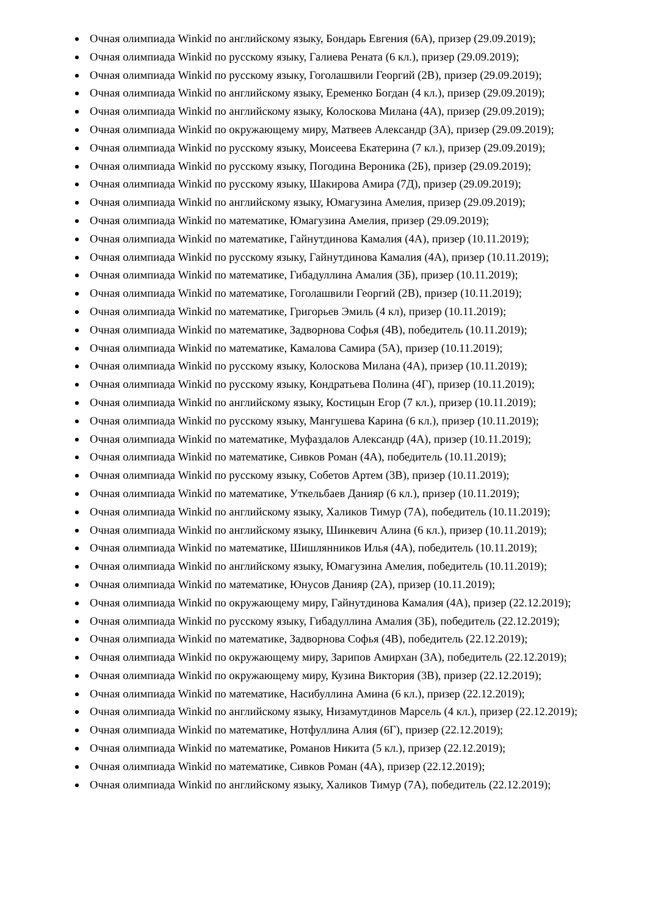Очная олимпиада Winkid по английскому языку, Бондарь Евгения (6А), призер (29.09.2019);
Очная олимпиада Winkid по русскому языку, Галиева Рената (6 кл.), призер (29.09.2019);
Очная олимпиада Winkid по русскому языку, Гоголашвили Георгий (2В), призер (29.09.2019);
Очная олимпиада Winkid по английскому языку, Еременко Богдан (4 кл.), призер (29.09.2019);
Очная олимпиада Winkid по английскому языку, Колоскова Милана (4А), призер (29.09.2019);
Очная олимпиада Winkid по окружающему миру, Матвеев Александр (3А), призер (29.09.2019);
Очная олимпиада Winkid по русскому языку, Моисеева Екатерина (7 кл.), призер (29.09.2019);
Очная олимпиада Winkid по русскому языку, Погодина Вероника (2Б), призер (29.09.2019);
Очная олимпиада Winkid по русскому языку, Шакирова Амира (7Д), призер (29.09.2019);
Очная олимпиада Winkid по английскому языку, Юмагузина Амелия, призер (29.09.2019);
Очная олимпиада Winkid по математике, Юмагузина Амелия, призер (29.09.2019);
Очная олимпиада Winkid по математике, Гайнутдинова Камалия (4А), призер (10.11.2019);
Очная олимпиада Winkid по русскому языку, Гайнутдинова Камалия (4А), призер (10.11.2019);
Очная олимпиада Winkid по математике, Гибадуллина Амалия (3Б), призер (10.11.2019);
Очная олимпиада Winkid по математике, Гоголашвили Георгий (2В), призер (10.11.2019);
Очная олимпиада Winkid по математике, Григорьев Эмиль (4 кл), призер (10.11.2019);
Очная олимпиада Winkid по математике, Задворнова Софья (4В), победитель (10.11.2019);
Очная олимпиада Winkid по математике, Камалова Самира (5А), призер (10.11.2019);
Очная олимпиада Winkid по русскому языку, Колоскова Милана (4А), призер (10.11.2019);
Очная олимпиада Winkid по русскому языку, Кондратьева Полина (4Г), призер (10.11.2019);
Очная олимпиада Winkid по английскому языку, Костицын Егор (7 кл.), призер (10.11.2019);
Очная олимпиада Winkid по русскому языку, Мангушева Карина (6 кл.), призер (10.11.2019);
Очная олимпиада Winkid по математике, Муфаздалов Александр (4А), призер (10.11.2019);
Очная олимпиада Winkid по математике, Сивков Роман (4А), победитель (10.11.2019);
Очная олимпиада Winkid по русскому языку, Собетов Артем (3В), призер (10.11.2019);
Очная олимпиада Winkid по математике, Уткельбаев Данияр (6 кл.), призер (10.11.2019);
Очная олимпиада Winkid по английскому языку, Халиков Тимур (7А), победитель (10.11.2019);
Очная олимпиада Winkid по английскому языку, Шинкевич Алина (6 кл.), призер (10.11.2019);
Очная олимпиада Winkid по математике, Шишлянников Илья (4А), победитель (10.11.2019);
Очная олимпиада Winkid по английскому языку, Юмагузина Амелия, победитель (10.11.2019);
Очная олимпиада Winkid по математике, Юнусов Данияр (2А), призер (10.11.2019);
Очная олимпиада Winkid по окружающему миру, Гайнутдинова Камалия (4А), призер (22.12.2019);
Очная олимпиада Winkid по русскому языку, Гибадуллина Амалия (3Б), победитель (22.12.2019);
Очная олимпиада Winkid по математике, Задворнова Софья (4В), победитель (22.12.2019);
Очная олимпиада Winkid по окружающему миру, Зарипов Амирхан (3А), победитель (22.12.2019);
Очная олимпиада Winkid по окружающему миру, Кузина Виктория (3В), призер (22.12.2019);
Очная олимпиада Winkid по математике, Насибуллина Амина (6 кл.), призер (22.12.2019);
Очная олимпиада Winkid по английскому языку, Низамутдинов Марсель (4 кл.), призер (22.12.2019);
Очная олимпиада Winkid по математике, Нотфуллина Алия (6Г), призер (22.12.2019);
Очная олимпиада Winkid по математике, Романов Никита (5 кл.), призер (22.12.2019);
Очная олимпиада Winkid по математике, Сивков Роман (4А), призер (22.12.2019);
Очная олимпиада Winkid по английскому языку, Халиков Тимур (7А), победитель (22.12.2019);